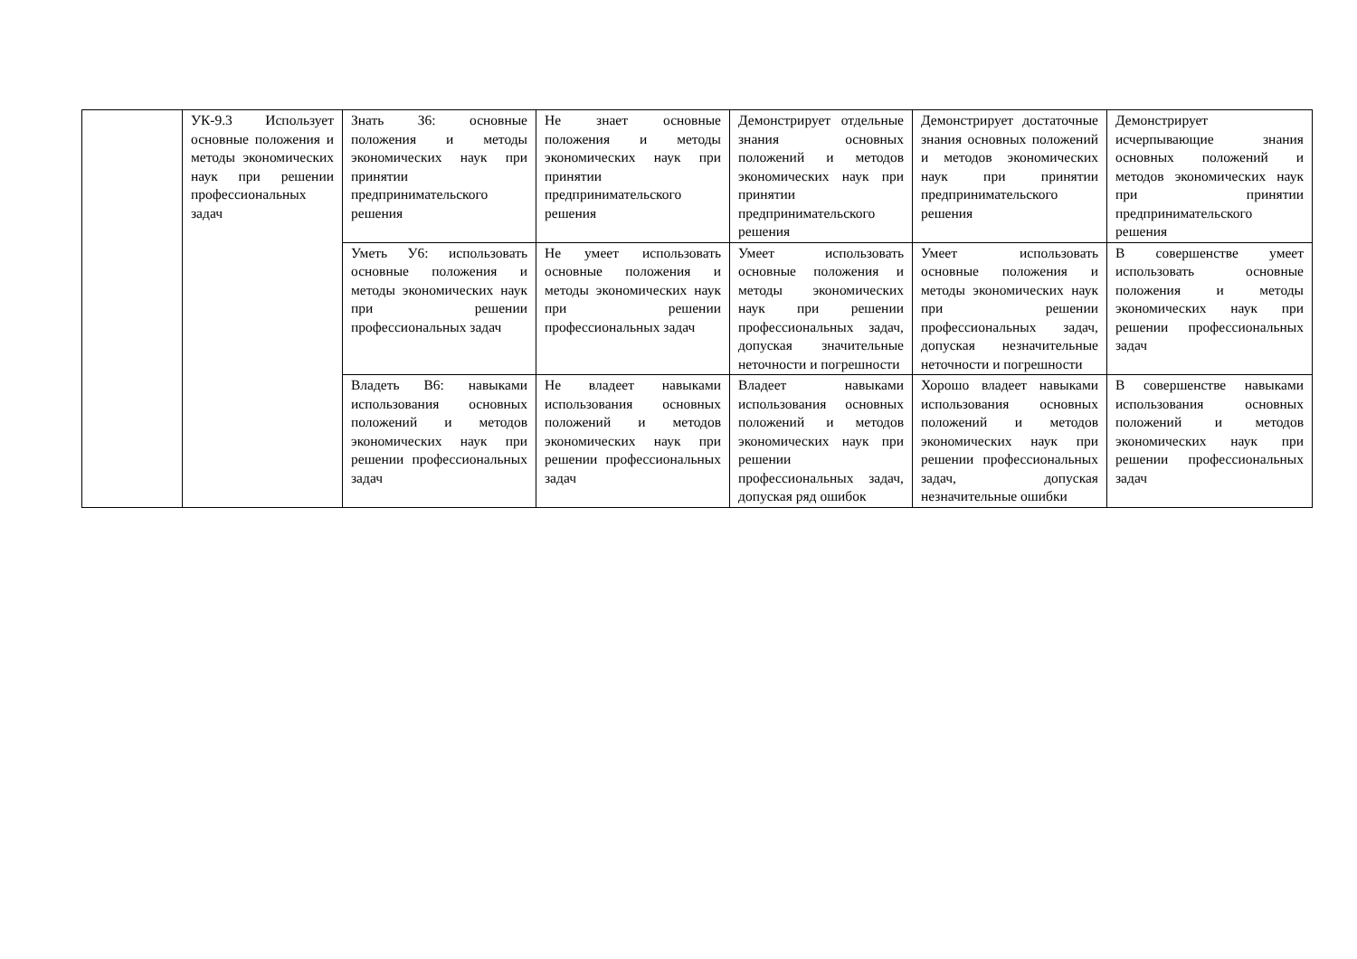| | УК-9.3 Использует основные положения и методы экономических наук при решении профессиональных задач | Знать З6: основные положения и методы экономических наук при принятии предпринимательского решения | Не знает основные положения и методы экономических наук при принятии предпринимательского решения | Демонстрирует отдельные знания основных положений и методов экономических наук при принятии предпринимательского решения | Демонстрирует достаточные знания основных положений и методов экономических наук при принятии предпринимательского решения | Демонстрирует исчерпывающие знания основных положений и методов экономических наук при принятии предпринимательского решения |
| | | Уметь У6: использовать основные положения и методы экономических наук при решении профессиональных задач | Не умеет использовать основные положения и методы экономических наук при решении профессиональных задач | Умеет использовать основные положения и методы экономических наук при решении профессиональных задач, допуская значительные неточности и погрешности | Умеет использовать основные положения и методы экономических наук при решении профессиональных задач, допуская незначительные неточности и погрешности | В совершенстве умеет использовать основные положения и методы экономических наук при решении профессиональных задач |
| | | Владеть В6: навыками использования основных положений и методов экономических наук при решении профессиональных задач | Не владеет навыками использования основных положений и методов экономических наук при решении профессиональных задач | Владеет навыками использования основных положений и методов экономических наук при решении профессиональных задач, допуская ряд ошибок | Хорошо владеет навыками использования основных положений и методов экономических наук при решении профессиональных задач, допуская незначительные ошибки | В совершенстве навыками использования основных положений и методов экономических наук при решении профессиональных задач |